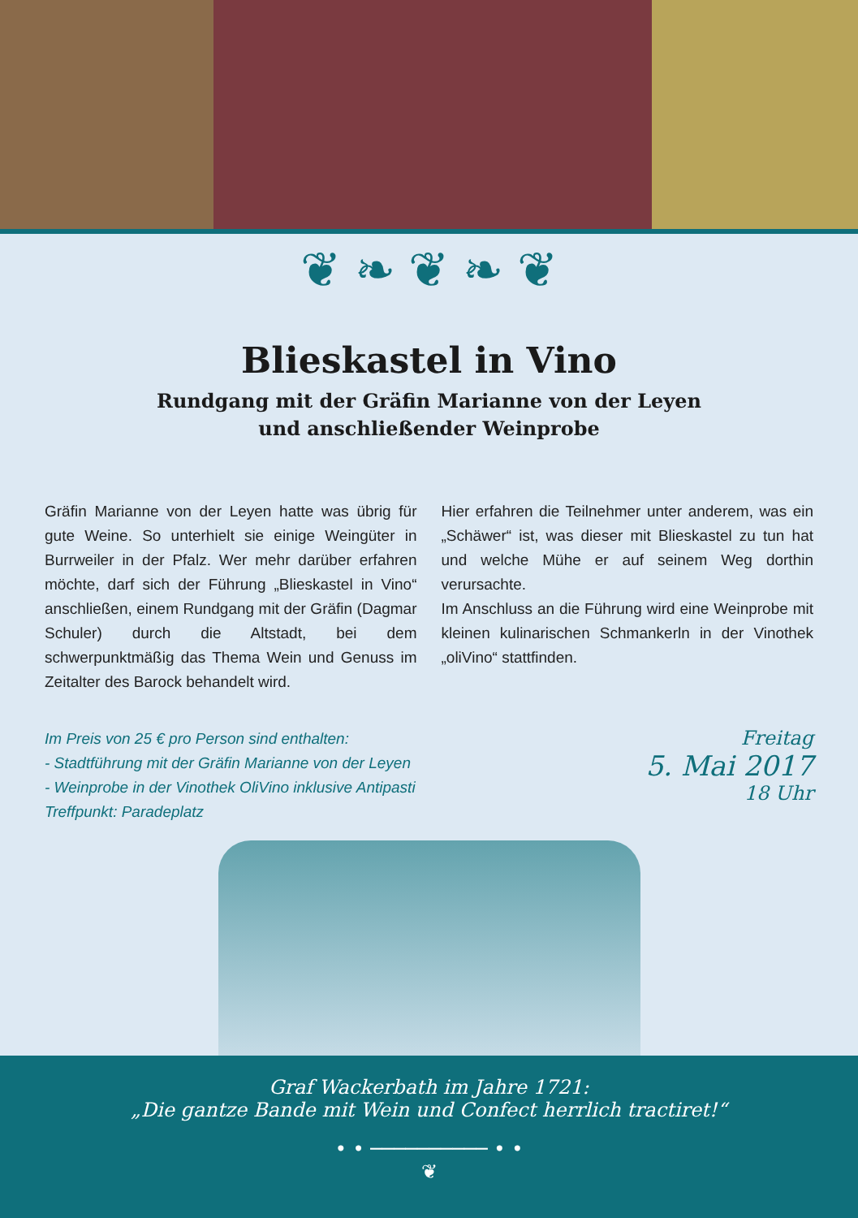❦ ❧ ❦ ❧ ❦
Blieskastel in Vino
Rundgang mit der Gräfin Marianne von der Leyen
und anschließender Weinprobe
Gräfin Marianne von der Leyen hatte was übrig für gute Weine. So unterhielt sie einige Weingüter in Burrweiler in der Pfalz. Wer mehr darüber erfahren möchte, darf sich der Führung „Blieskastel in Vino“ anschließen, einem Rundgang mit der Gräfin (Dagmar Schuler) durch die Altstadt, bei dem schwerpunktmäßig das Thema Wein und Genuss im Zeitalter des Barock behandelt wird.
Hier erfahren die Teilnehmer unter anderem, was ein „Schäwer“ ist, was dieser mit Blieskastel zu tun hat und welche Mühe er auf seinem Weg dorthin verursachte.
Im Anschluss an die Führung wird eine Weinprobe mit kleinen kulinarischen Schmankerln in der Vinothek „oliVino“ stattfinden.
Im Preis von 25 € pro Person sind enthalten:
- Stadtführung mit der Gräfin Marianne von der Leyen
- Weinprobe in der Vinothek OliVino inklusive Antipasti
Treffpunkt: Paradeplatz
Freitag
5. Mai 2017
18 Uhr
Graf Wackerbath im Jahre 1721:
„Die gantze Bande mit Wein und Confect herrlich tractiret!“
• • ────────── • •
❦